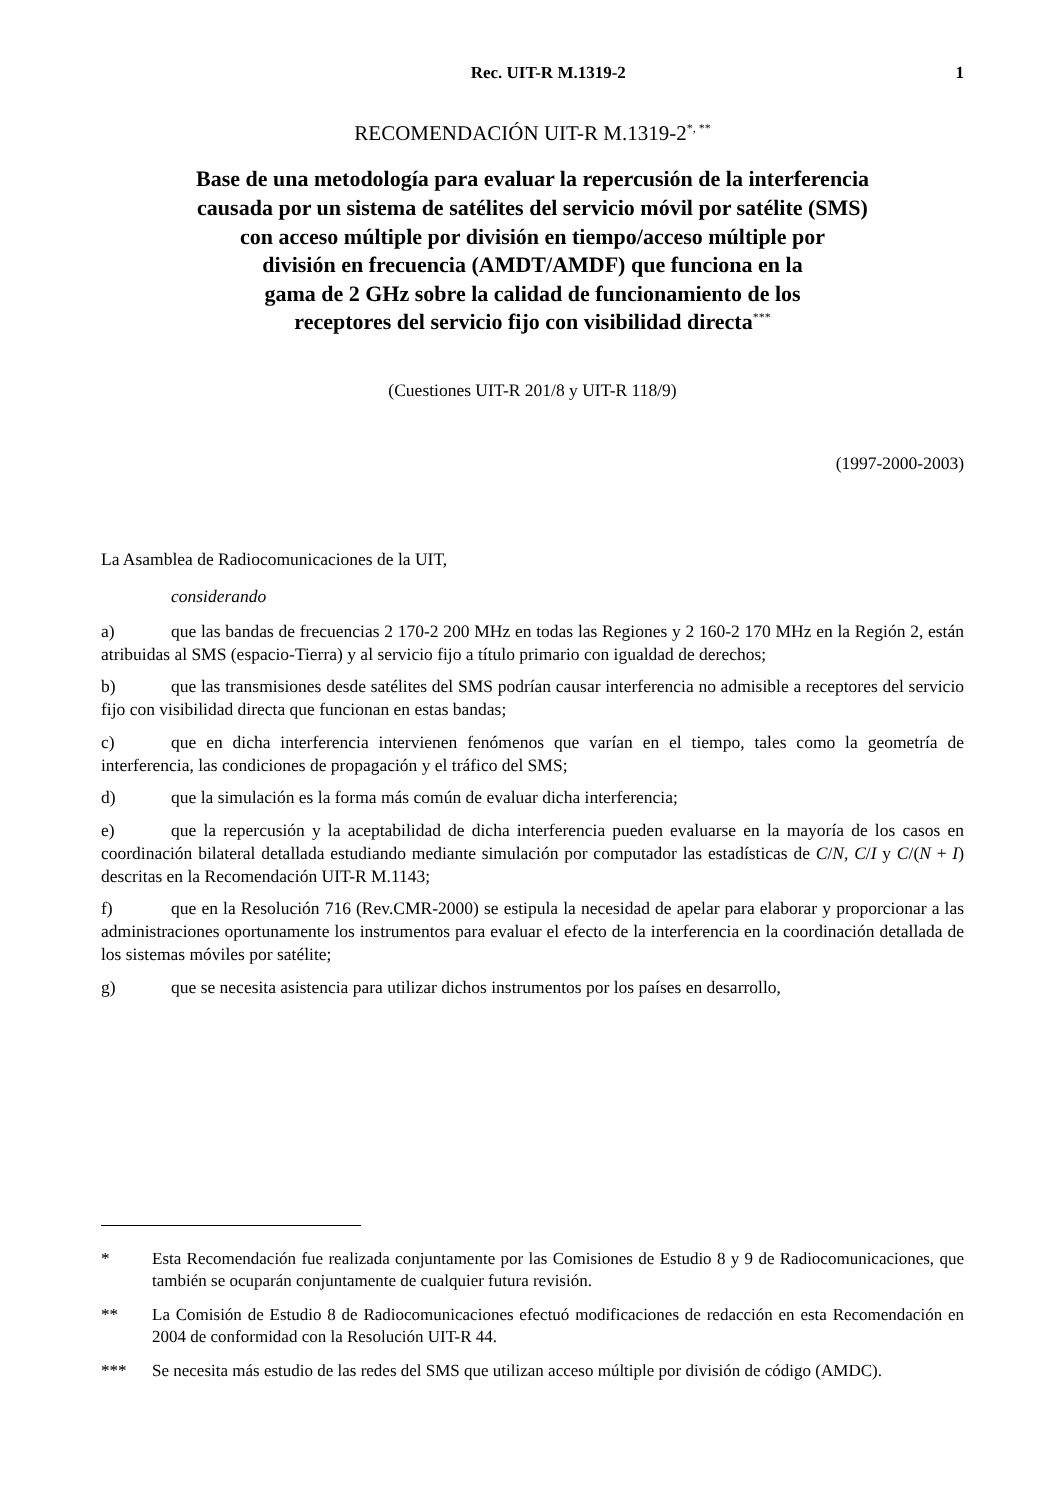Rec. UIT-R M.1319-2 1
RECOMENDACIÓN UIT-R M.1319-2<sup>*, **</sup>
Base de una metodología para evaluar la repercusión de la interferencia
causada por un sistema de satélites del servicio móvil por satélite (SMS)
con acceso múltiple por división en tiempo/acceso múltiple por
división en frecuencia (AMDT/AMDF) que funciona en la
gama de 2 GHz sobre la calidad de funcionamiento de los
receptores del servicio fijo con visibilidad directa<sup>***</sup>
(Cuestiones UIT-R 201/8 y UIT-R 118/9)
(1997-2000-2003)
La Asamblea de Radiocomunicaciones de la UIT,
considerando
a) que las bandas de frecuencias 2 170-2 200 MHz en todas las Regiones y 2 160-2 170 MHz en la Región 2, están atribuidas al SMS (espacio-Tierra) y al servicio fijo a título primario con igualdad de derechos;
b) que las transmisiones desde satélites del SMS podrían causar interferencia no admisible a receptores del servicio fijo con visibilidad directa que funcionan en estas bandas;
c) que en dicha interferencia intervienen fenómenos que varían en el tiempo, tales como la geometría de interferencia, las condiciones de propagación y el tráfico del SMS;
d) que la simulación es la forma más común de evaluar dicha interferencia;
e) que la repercusión y la aceptabilidad de dicha interferencia pueden evaluarse en la mayoría de los casos en coordinación bilateral detallada estudiando mediante simulación por computador las estadísticas de C/N, C/I y C/(N + I) descritas en la Recomendación UIT-R M.1143;
f) que en la Resolución 716 (Rev.CMR-2000) se estipula la necesidad de apelar para elaborar y proporcionar a las administraciones oportunamente los instrumentos para evaluar el efecto de la interferencia en la coordinación detallada de los sistemas móviles por satélite;
g) que se necesita asistencia para utilizar dichos instrumentos por los países en desarrollo,
* Esta Recomendación fue realizada conjuntamente por las Comisiones de Estudio 8 y 9 de Radiocomunicaciones, que también se ocuparán conjuntamente de cualquier futura revisión.
** La Comisión de Estudio 8 de Radiocomunicaciones efectuó modificaciones de redacción en esta Recomendación en 2004 de conformidad con la Resolución UIT-R 44.
*** Se necesita más estudio de las redes del SMS que utilizan acceso múltiple por división de código (AMDC).